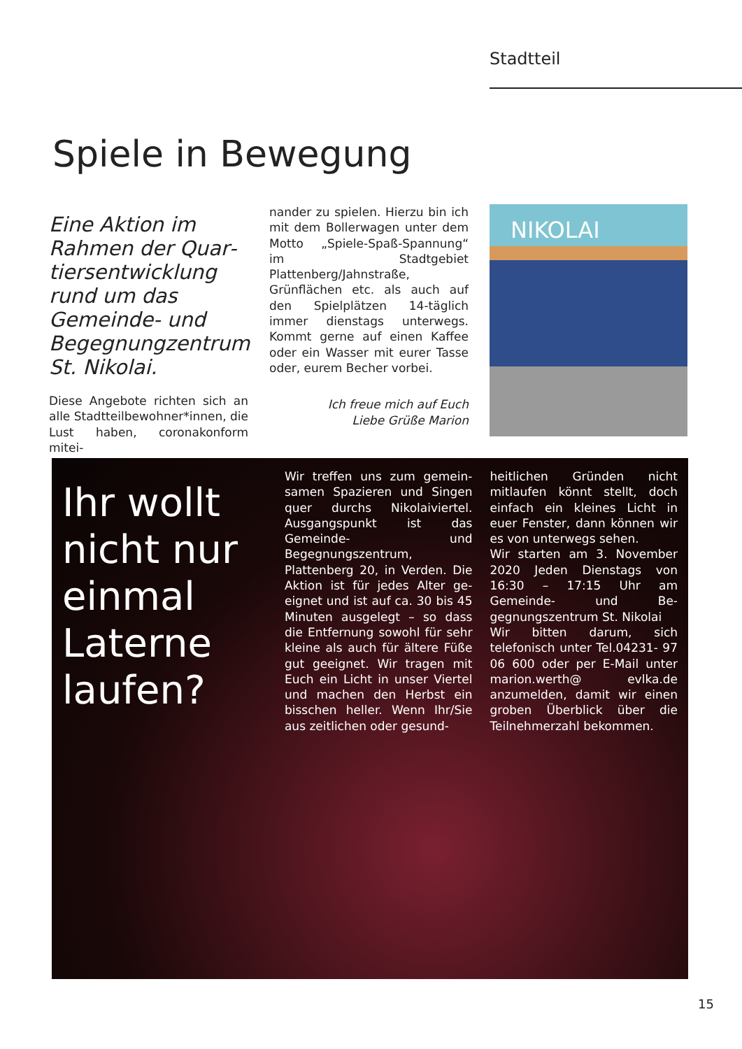Stadtteil
Spiele in Bewegung
Eine Aktion im Rahmen der Quar­tiersentwicklung rund um das Gemeinde- und Begegnungzentrum St. Nikolai.
Diese Angebote richten sich an alle Stadtteilbewohner*innen, die Lust haben, coronakonform mitei-
nander zu spielen. Hierzu bin ich mit dem Bollerwagen unter dem Motto „Spiele-Spaß-Spannung“ im Stadtgebiet Plattenberg/Jahnstra­ße, Grünflächen etc. als auch auf den Spielplätzen 14-täglich immer dienstags unterwegs. Kommt ger­ne auf einen Kaffee oder ein Was­ser mit eurer Tasse oder, eurem Be­cher vorbei.
Ich freue mich auf Euch
Liebe Grüße Marion
NIKOLAI
Ihr wollt nicht nur einmal Laterne laufen?
Wir treffen uns zum gemein­samen Spazieren und Sin­gen quer durchs Nikolaivier­tel. Ausgangspunkt ist das Gemeinde- und Begegnungszen­trum, Plattenberg 20, in Verden. Die Aktion ist für jedes Alter ge­eignet und ist auf ca. 30 bis 45 Minuten ausgelegt – so dass die Entfernung sowohl für sehr kleine als auch für ältere Füße gut geeig­net. Wir tragen mit Euch ein Licht in unser Viertel und machen den Herbst ein bisschen heller. Wenn Ihr/Sie aus zeitlichen oder gesund-
heitlichen Gründen nicht mitlau­fen könnt stellt, doch einfach ein kleines Licht in euer Fenster, dann können wir es von unterwegs se­hen.
Wir starten am 3. November 2020 Jeden Dienstags von 16:30 – 17:15 Uhr am Gemeinde- und Be­gegnungszentrum St. Nikolai
Wir bitten darum, sich telefonisch unter Tel.04231- 97 06 600 oder per E-Mail unter marion.werth@ evlka.de anzumelden, damit wir einen groben Überblick über die Teilnehmerzahl bekommen.
15